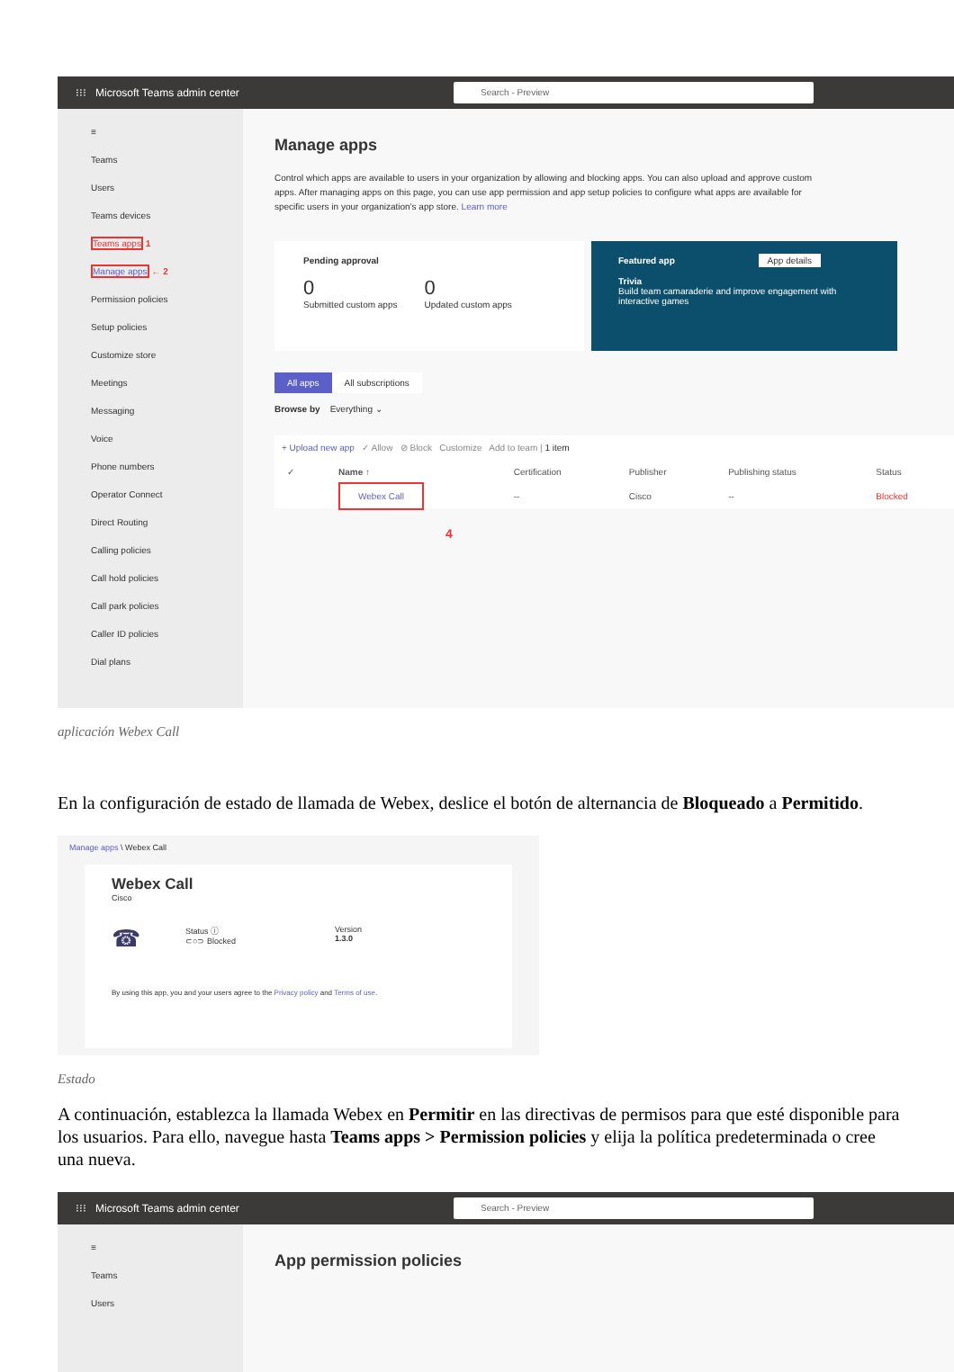⁝⁝⁝ Microsoft Teams admin center Search - Preview
≡
Teams
Users
Teams devices
Teams apps 1
Manage apps ← 2
Permission policies
Setup policies
Customize store
Meetings
Messaging
Voice
Phone numbers
Operator Connect
Direct Routing
Calling policies
Call hold policies
Call park policies
Caller ID policies
Dial plans
Manage apps
Control which apps are available to users in your organization by allowing and blocking apps. You can also upload and approve custom apps. After managing apps on this page, you can use app permission and app setup policies to configure what apps are available for specific users in your organization's app store. Learn more
Pending approval
0
Submitted custom apps
0
Updated custom apps
Featured app App details
Trivia
Build team camaraderie and improve engagement with interactive games
All apps All subscriptions
Browse by Everything ⌄
+ Upload new app ✓ Allow ⊘ Block Customize Add to team | 1 item
| ✓ | Name ↑ | Certification | Publisher | Publishing status | Status |
| --- | --- | --- | --- | --- | --- |
| | Webex Call | -- | Cisco | -- | Blocked |
4
aplicación Webex Call
En la configuración de estado de llamada de Webex, deslice el botón de alternancia de Bloqueado a Permitido.
Manage apps \ Webex Call
Webex Call
Cisco
☎
Status ⓘ
⊂○⊃ Blocked
Version
1.3.0
By using this app, you and your users agree to the Privacy policy and Terms of use.
Estado
A continuación, establezca la llamada Webex en Permitir en las directivas de permisos para que esté disponible para los usuarios. Para ello, navegue hasta Teams apps > Permission policies y elija la política predeterminada o cree una nueva.
⁝⁝⁝ Microsoft Teams admin center Search - Preview
≡
Teams
Users
App permission policies